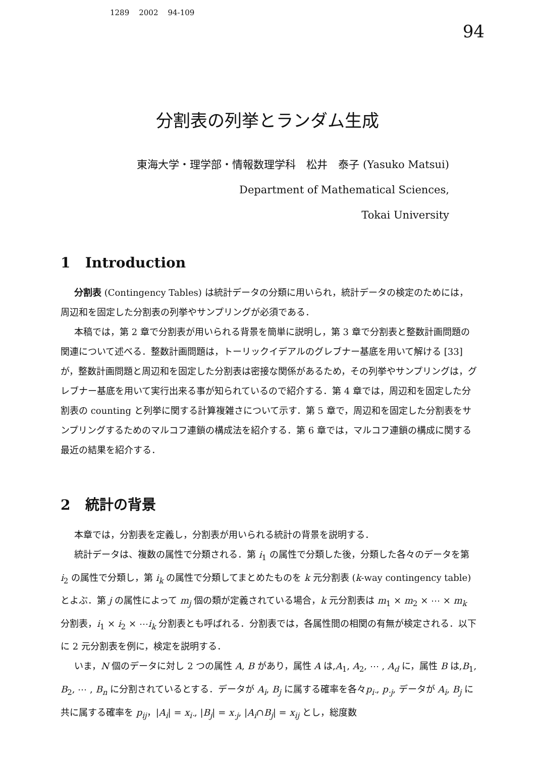1289 2002 94-109
94
分割表の列挙とランダム生成
東海大学・理学部・情報数理学科　松井　泰子 (Yasuko Matsui)
Department of Mathematical Sciences,
Tokai University
1 Introduction
分割表 (Contingency Tables) は統計データの分類に用いられ，統計データの検定のためには，周辺和を固定した分割表の列挙やサンプリングが必須である．
本稿では，第 2 章で分割表が用いられる背景を簡単に説明し，第 3 章で分割表と整数計画問題の関連について述べる．整数計画問題は，トーリックイデアルのグレブナー基底を用いて解ける [33] が，整数計画問題と周辺和を固定した分割表は密接な関係があるため，その列挙やサンプリングは，グレブナー基底を用いて実行出来る事が知られているので紹介する．第 4 章では，周辺和を固定した分割表の counting と列挙に関する計算複雑さについて示す．第 5 章で，周辺和を固定した分割表をサンプリングするためのマルコフ連鎖の構成法を紹介する．第 6 章では，マルコフ連鎖の構成に関する最近の結果を紹介する．
2 統計の背景
本章では，分割表を定義し，分割表が用いられる統計の背景を説明する．
統計データは、複数の属性で分類される．第 i<sub>1</sub> の属性で分類した後，分類した各々のデータを第 i<sub>2</sub> の属性で分類し，第 i<sub>k</sub> の属性で分類してまとめたものを k 元分割表 (k-way contingency table) とよぶ．第 j の属性によって m<sub>j</sub> 個の類が定義されている場合，k 元分割表は m<sub>1</sub> × m<sub>2</sub> × ⋯ × m<sub>k</sub> 分割表，i<sub>1</sub> × i<sub>2</sub> × ⋯i<sub>k</sub> 分割表とも呼ばれる．分割表では，各属性間の相関の有無が検定される．以下に 2 元分割表を例に，検定を説明する．
いま，N 個のデータに対し 2 つの属性 A, B があり，属性 A は,A<sub>1</sub>, A<sub>2</sub>, ⋯ , A<sub>d</sub> に，属性 B は,B<sub>1</sub>, B<sub>2</sub>, ⋯ , B<sub>n</sub> に分割されているとする．データが A<sub>i</sub>, B<sub>j</sub> に属する確率を各々p<sub>i·</sub>, p<sub>·j</sub>, データが A<sub>i</sub>, B<sub>j</sub> に共に属する確率を p<sub>ij</sub>，|A<sub>i</sub>| = x<sub>i·</sub>, |B<sub>j</sub>| = x<sub>·j</sub>, |A<sub>i</sub>∩B<sub>j</sub>| = x<sub>ij</sub> とし，総度数